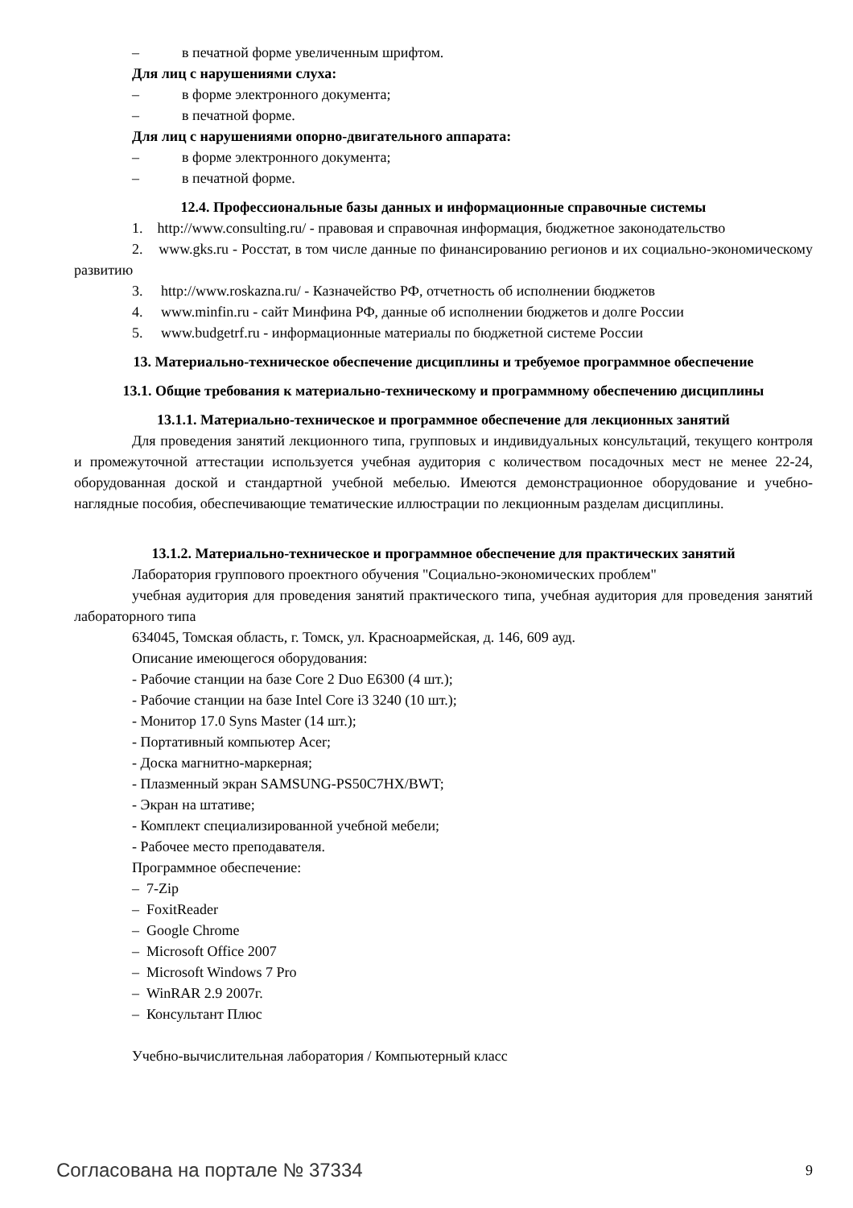– в печатной форме увеличенным шрифтом.
Для лиц с нарушениями слуха:
– в форме электронного документа;
– в печатной форме.
Для лиц с нарушениями опорно-двигательного аппарата:
– в форме электронного документа;
– в печатной форме.
12.4. Профессиональные базы данных и информационные справочные системы
1. http://www.consulting.ru/ - правовая и справочная информация, бюджетное законодательство
2. www.gks.ru - Росстат, в том числе данные по финансированию регионов и их социально-экономическому развитию
3. http://www.roskazna.ru/ - Казначейство РФ, отчетность об исполнении бюджетов
4. www.minfin.ru - сайт Минфина РФ, данные об исполнении бюджетов и долге России
5. www.budgetrf.ru - информационные материалы по бюджетной системе России
13. Материально-техническое обеспечение дисциплины и требуемое программное обеспечение
13.1. Общие требования к материально-техническому и программному обеспечению дисциплины
13.1.1. Материально-техническое и программное обеспечение для лекционных занятий
Для проведения занятий лекционного типа, групповых и индивидуальных консультаций, текущего контроля и промежуточной аттестации используется учебная аудитория с количеством посадочных мест не менее 22-24, оборудованная доской и стандартной учебной мебелью. Имеются демонстрационное оборудование и учебно-наглядные пособия, обеспечивающие тематические иллюстрации по лекционным разделам дисциплины.
13.1.2. Материально-техническое и программное обеспечение для практических занятий
Лаборатория группового проектного обучения "Социально-экономических проблем"
учебная аудитория для проведения занятий практического типа, учебная аудитория для проведения занятий лабораторного типа
634045, Томская область, г. Томск, ул. Красноармейская, д. 146, 609 ауд.
Описание имеющегося оборудования:
- Рабочие станции на базе Core 2 Duo E6300 (4 шт.);
- Рабочие станции на базе Intel Core i3 3240 (10 шт.);
- Монитор 17.0 Syns Master (14 шт.);
- Портативный компьютер Acer;
- Доска магнитно-маркерная;
- Плазменный экран SAMSUNG-PS50C7HX/BWT;
- Экран на штативе;
- Комплект специализированной учебной мебели;
- Рабочее место преподавателя.
Программное обеспечение:
– 7-Zip
– FoxitReader
– Google Chrome
– Microsoft Office 2007
– Microsoft Windows 7 Pro
– WinRAR 2.9 2007г.
– Консультант Плюс
Учебно-вычислительная лаборатория / Компьютерный класс
Согласована на портале № 37334 9